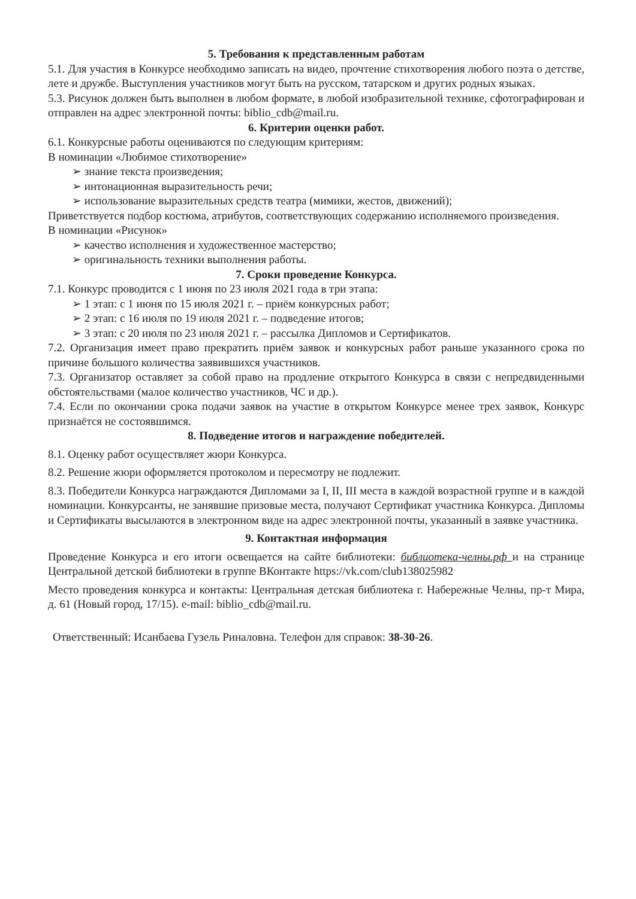5. Требования к представленным работам
5.1. Для участия в Конкурсе необходимо записать на видео, прочтение стихотворения любого поэта о детстве, лете и дружбе. Выступления участников могут быть на русском, татарском и других родных языках.
5.3. Рисунок должен быть выполнен в любом формате, в любой изобразительной технике, сфотографирован и отправлен на адрес электронной почты: biblio_cdb@mail.ru.
6. Критерии оценки работ.
6.1. Конкурсные работы оцениваются по следующим критериям:
В номинации «Любимое стихотворение»
➢ знание текста произведения;
➢ интонационная выразительность речи;
➢ использование выразительных средств театра (мимики, жестов, движений);
Приветствуется подбор костюма, атрибутов, соответствующих содержанию исполняемого произведения.
В номинации «Рисунок»
➢ качество исполнения и художественное мастерство;
➢ оригинальность техники выполнения работы.
7. Сроки проведение Конкурса.
7.1. Конкурс проводится с 1 июня по 23 июля 2021 года в три этапа:
➢ 1 этап: с 1 июня по 15 июля 2021 г. – приём конкурсных работ;
➢ 2 этап: с 16 июля по 19 июля 2021 г. – подведение итогов;
➢ 3 этап: с 20 июля по 23 июля 2021 г. – рассылка Дипломов и Сертификатов.
7.2. Организация имеет право прекратить приём заявок и конкурсных работ раньше указанного срока по причине большого количества заявившихся участников.
7.3. Организатор оставляет за собой право на продление открытого Конкурса в связи с непредвиденными обстоятельствами (малое количество участников, ЧС и др.).
7.4. Если по окончании срока подачи заявок на участие в открытом Конкурсе менее трех заявок, Конкурс признаётся не состоявшимся.
8. Подведение итогов и награждение победителей.
8.1. Оценку работ осуществляет жюри Конкурса.
8.2. Решение жюри оформляется протоколом и пересмотру не подлежит.
8.3. Победители Конкурса награждаются Дипломами за I, II, III места в каждой возрастной группе и в каждой номинации. Конкурсанты, не занявшие призовые места, получают Сертификат участника Конкурса. Дипломы и Сертификаты высылаются в электронном виде на адрес электронной почты, указанный в заявке участника.
9. Контактная информация
Проведение Конкурса и его итоги освещается на сайте библиотеки: библиотека-челны.рф и на странице Центральной детской библиотеки в группе ВКонтакте https://vk.com/club138025982
Место проведения конкурса и контакты: Центральная детская библиотека г. Набережные Челны, пр-т Мира, д. 61 (Новый город, 17/15). e-mail: biblio_cdb@mail.ru.
Ответственный: Исанбаева Гузель Риналовна. Телефон для справок: 38-30-26.